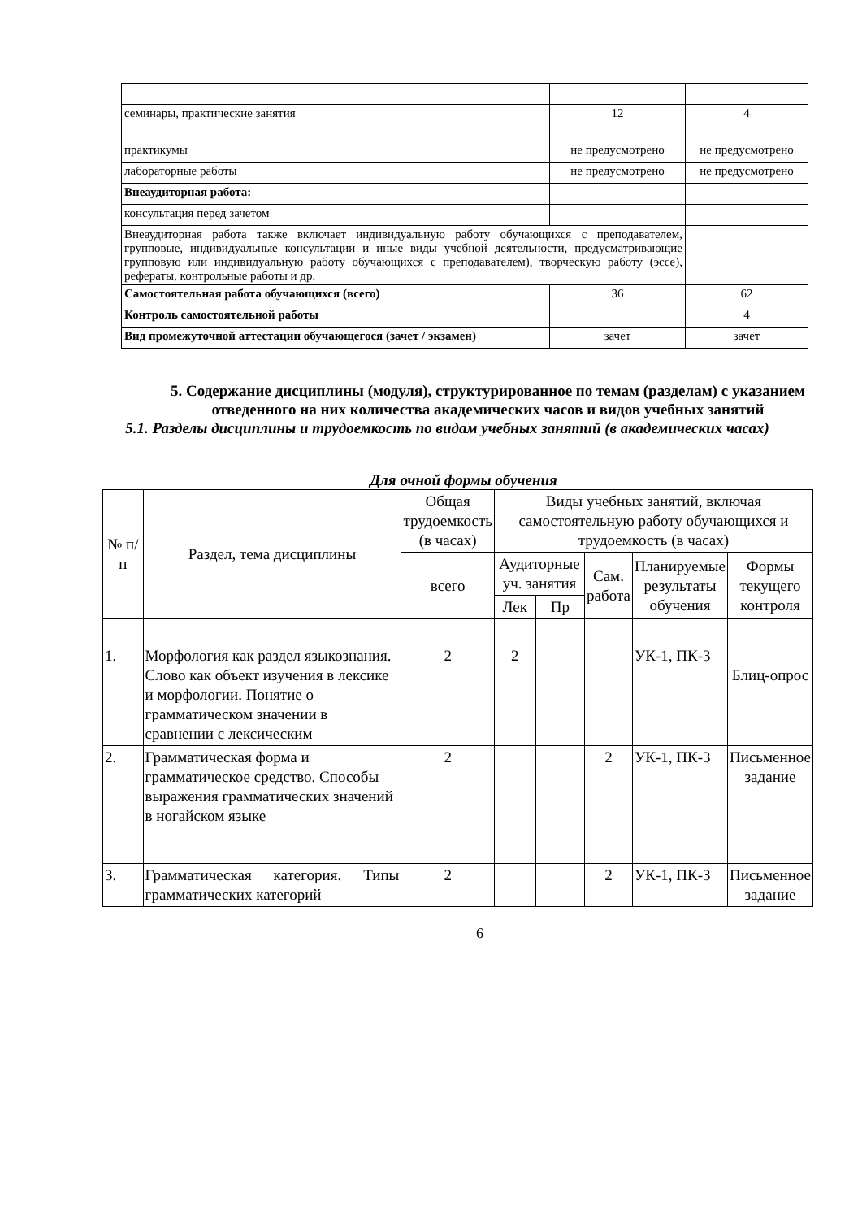| семинары, практические занятия | 12 | 4 |
| практикумы | не предусмотрено | не предусмотрено |
| лабораторные работы | не предусмотрено | не предусмотрено |
| Внеаудиторная работа: | | |
| консультация перед зачетом | | |
| Внеаудиторная работа также включает индивидуальную работу обучающихся с преподавателем, групповые, индивидуальные консультации и иные виды учебной деятельности, предусматривающие групповую или индивидуальную работу обучающихся с преподавателем), творческую работу (эссе), рефераты, контрольные работы и др. | | |
| Самостоятельная работа обучающихся (всего) | 36 | 62 |
| Контроль самостоятельной работы | | 4 |
| Вид промежуточной аттестации обучающегося (зачет / экзамен) | зачет | зачет |
5. Содержание дисциплины (модуля), структурированное по темам (разделам) с указанием отведенного на них количества академических часов и видов учебных занятий
5.1. Разделы дисциплины и трудоемкость по видам учебных занятий (в академических часах)
Для очной формы обучения
| № п/п | Раздел, тема дисциплины | Общая трудоемкость (в часах) | Виды учебных занятий, включая самостоятельную работу обучающихся и трудоемкость (в часах) | | | | |
| --- | --- | --- | --- | --- | --- | --- | --- |
| | | всего | Аудиторные уч. занятия | | Сам. работа | Планируемые результаты обучения | Формы текущего контроля |
| | | | Лек | Пр | | | |
| 1. | Морфология как раздел языкознания. Слово как объект изучения в лексике и морфологии. Понятие о грамматическом значении в сравнении с лексическим | 2 | 2 | | | УК-1, ПК-3 | Блиц-опрос |
| 2. | Грамматическая форма и грамматическое средство. Способы выражения грамматических значений в ногайском языке | 2 | | | 2 | УК-1, ПК-3 | Письменное задание |
| 3. | Грамматическая категория. Типы грамматических категорий | 2 | | | 2 | УК-1, ПК-3 | Письменное задание |
6